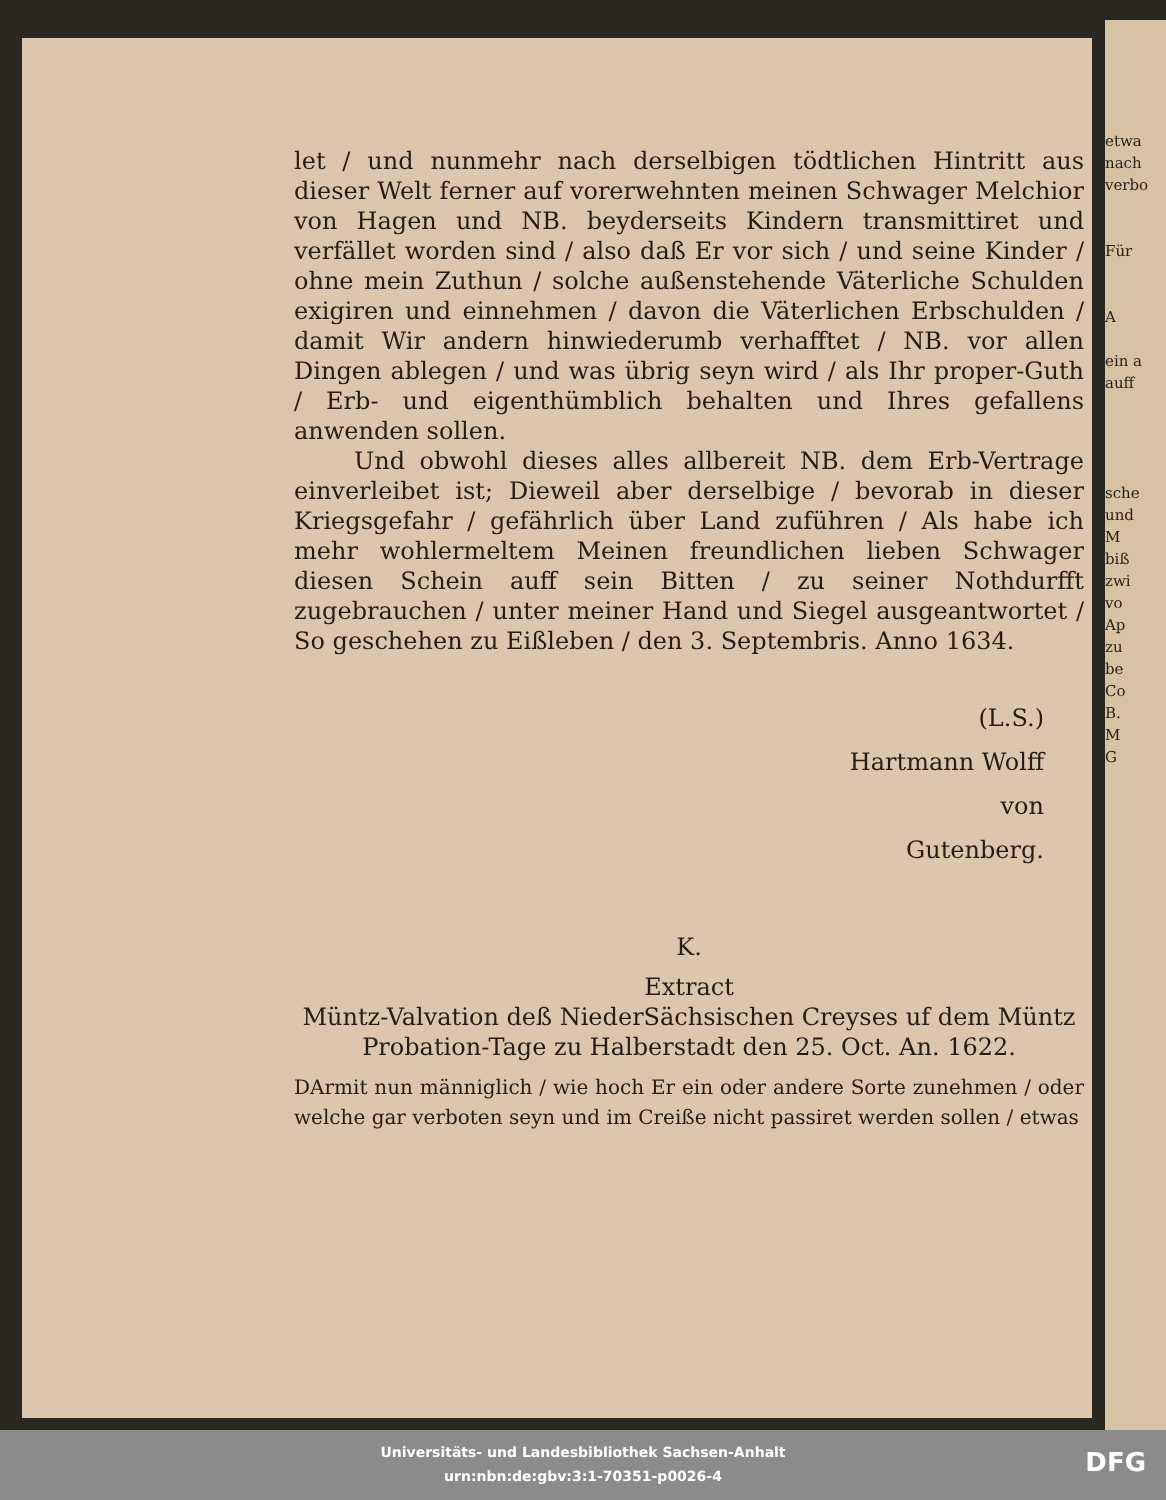let / und nunmehr nach derselbigen tödtlichen Hintritt aus dieser Welt ferner auf vorerwehnten meinen Schwager Melchior von Hagen und NB. beyderseits Kindern transmittiret und verfället worden sind / also daß Er vor sich / und seine Kinder / ohne mein Zuthun / solche außenstehende Väterliche Schulden exigiren und einnehmen / davon die Väterlichen Erbschulden / damit Wir andern hinwiederumb verhafftet / NB. vor allen Dingen ablegen / und was übrig seyn wird / als Ihr proper-Guth / Erb- und eigenthümblich behalten und Ihres gefallens anwenden sollen.
Und obwohl dieses alles allbereit NB. dem Erb-Vertrage einverleibet ist; Dieweil aber derselbige / bevorab in dieser Kriegsgefahr / gefährlich über Land zuführen / Als habe ich mehr wohlermeltem Meinen freundlichen lieben Schwager diesen Schein auff sein Bitten / zu seiner Nothdurfft zugebrauchen / unter meiner Hand und Siegel ausgeantwortet / So geschehen zu Eißleben / den 3. Septembris. Anno 1634.
(L.S.)
Hartmann Wolff
von
Gutenberg.
K.
Extract
Müntz-Valvation deß NiederSächsischen Creyses uf dem Müntz Probation-Tage zu Halberstadt den 25. Oct. An. 1622.
DArmit nun männiglich / wie hoch Er ein oder andere Sorte zunehmen / oder welche gar verboten seyn und im Creiße nicht passiret werden sollen / etwas
etwa
nach
verbo
Für
A
ein a
auff
sche
und
M
biß
zwi
vo
Ap
zu
be
Co
B.
M
G
Universitäts- und Landesbibliothek Sachsen-Anhalt
urn:nbn:de:gbv:3:1-70351-p0026-4
DFG